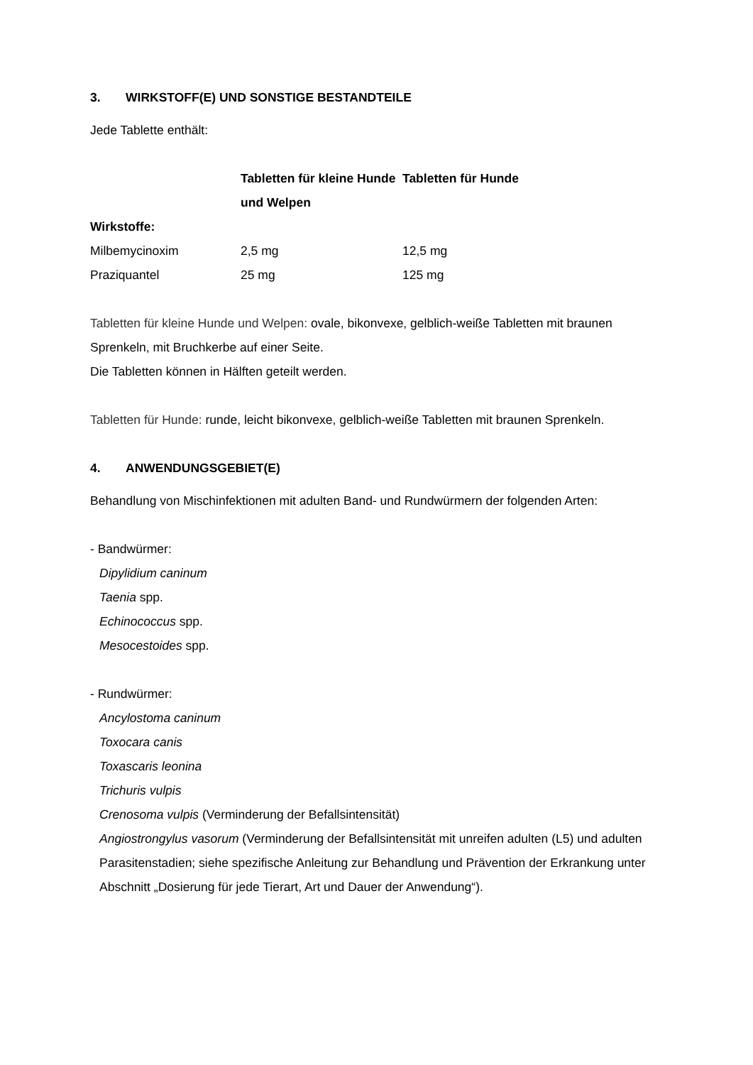3. WIRKSTOFF(E) UND SONSTIGE BESTANDTEILE
Jede Tablette enthält:
| | Tabletten für kleine Hunde und Welpen | Tabletten für Hunde |
| --- | --- | --- |
| Wirkstoffe: | | |
| Milbemycinoxim | 2,5 mg | 12,5 mg |
| Praziquantel | 25 mg | 125 mg |
Tabletten für kleine Hunde und Welpen: ovale, bikonvexe, gelblich-weiße Tabletten mit braunen Sprenkeln, mit Bruchkerbe auf einer Seite.
Die Tabletten können in Hälften geteilt werden.
Tabletten für Hunde: runde, leicht bikonvexe, gelblich-weiße Tabletten mit braunen Sprenkeln.
4. ANWENDUNGSGEBIET(E)
Behandlung von Mischinfektionen mit adulten Band- und Rundwürmern der folgenden Arten:
- Bandwürmer:
Dipylidium caninum
Taenia spp.
Echinococcus spp.
Mesocestoides spp.
- Rundwürmer:
Ancylostoma caninum
Toxocara canis
Toxascaris leonina
Trichuris vulpis
Crenosoma vulpis (Verminderung der Befallsintensität)
Angiostrongylus vasorum (Verminderung der Befallsintensität mit unreifen adulten (L5) und adulten Parasitenstadien; siehe spezifische Anleitung zur Behandlung und Prävention der Erkrankung unter Abschnitt „Dosierung für jede Tierart, Art und Dauer der Anwendung“).